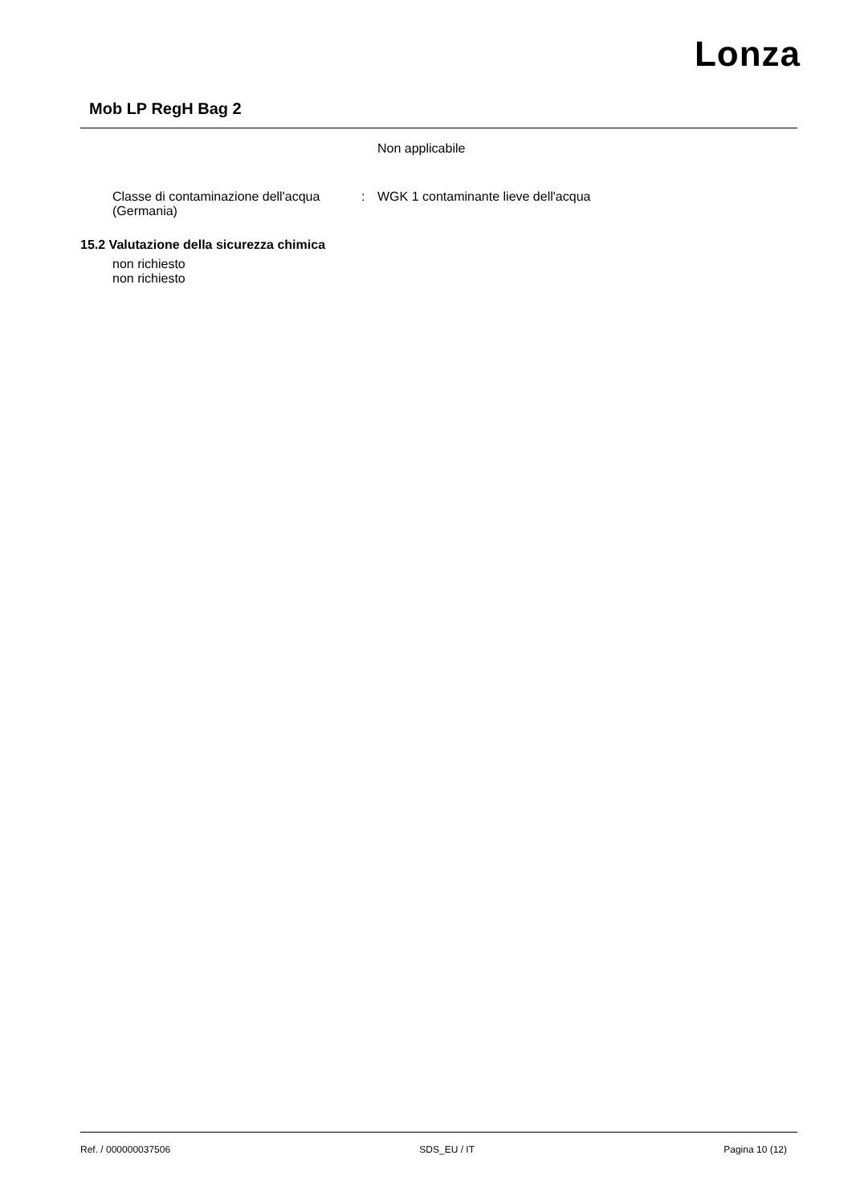Lonza
Mob LP RegH Bag 2
Non applicabile
Classe di contaminazione dell'acqua (Germania)
: WGK 1 contaminante lieve dell'acqua
15.2 Valutazione della sicurezza chimica
non richiesto
non richiesto
Ref. / 000000037506 SDS_EU / IT Pagina 10 (12)